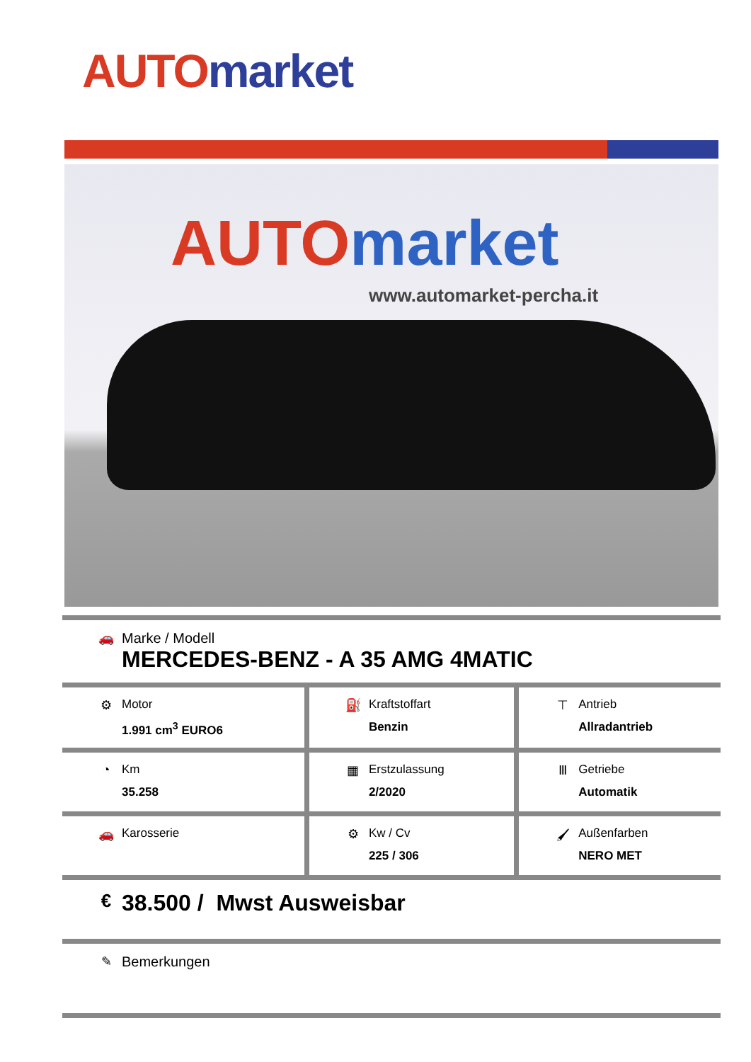AUTO market
AUTO market
www.automarket-percha.it
| 🚗 Marke / Modell MERCEDES-BENZ - A 35 AMG 4MATIC | | |
| ⚙ Motor 1.991 cm<sup>3</sup> EURO6 | ⛽ Kraftstoffart Benzin | ⊤ Antrieb Allradantrieb |
| ◔ Km 35.258 | ▦ Erstzulassung 2/2020 | Ⅲ Getriebe Automatik |
| 🚗 Karosserie | ⚙ Kw / Cv 225 / 306 | 🖌 Außenfarben NERO MET |
| € 38.500 / Mwst Ausweisbar | | |
| ✎ Bemerkungen | | |